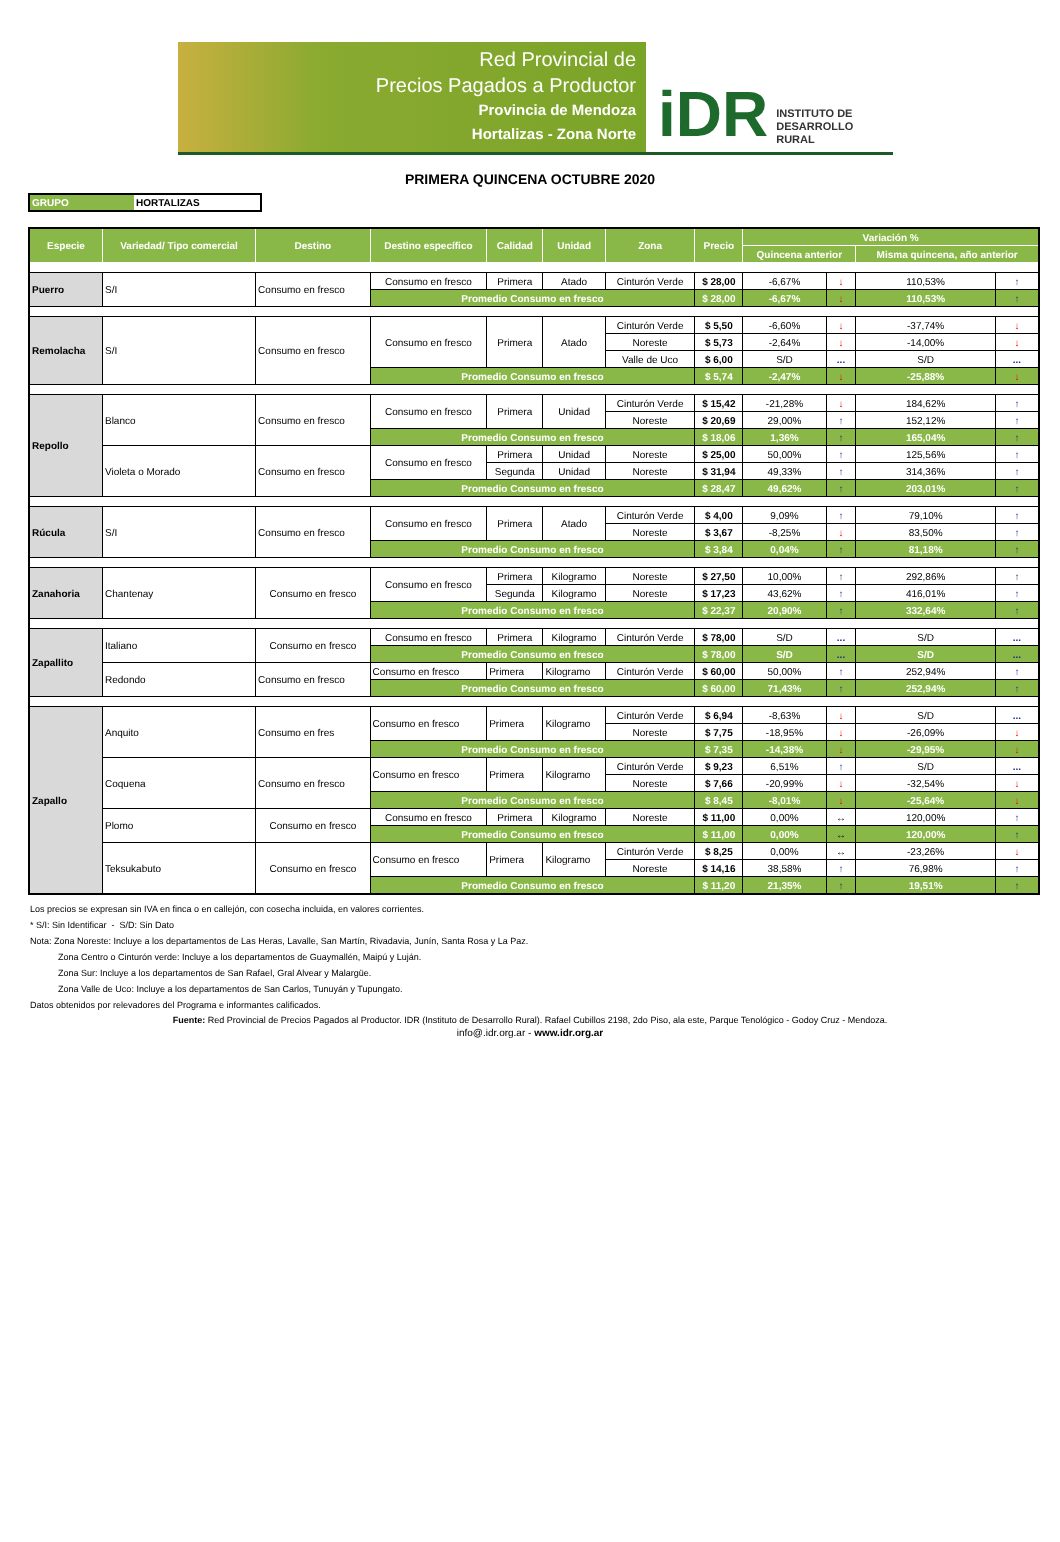Red Provincial de
Precios Pagados a Productor
Provincia de Mendoza
Hortalizas - Zona Norte
iDR INSTITUTO DE
DESARROLLO
RURAL
PRIMERA QUINCENA OCTUBRE 2020
GRUPO HORTALIZAS
| Especie | Variedad/ Tipo comercial | Destino | Destino específico | Calidad | Unidad | Zona | Precio | Variación % | | | |
| --- | --- | --- | --- | --- | --- | --- | --- | --- | --- | --- | --- |
| | | | | | | | | Quincena anterior | | Misma quincena, año anterior | |
| Puerro | S/I | Consumo en fresco | Consumo en fresco | Primera | Atado | Cinturón Verde | $ 28,00 | -6,67% | ↓ | 110,53% | ↑ |
| | | | Promedio Consumo en fresco | | | | $ 28,00 | -6,67% | ↓ | 110,53% | ↑ |
| Remolacha | S/I | Consumo en fresco | Consumo en fresco | Primera | Atado | Cinturón Verde | $ 5,50 | -6,60% | ↓ | -37,74% | ↓ |
| | | | | | | Noreste | $ 5,73 | -2,64% | ↓ | -14,00% | ↓ |
| | | | | | | Valle de Uco | $ 6,00 | S/D | ... | S/D | ... |
| | | | Promedio Consumo en fresco | | | | $ 5,74 | -2,47% | ↓ | -25,88% | ↓ |
| Repollo | Blanco | Consumo en fresco | Consumo en fresco | Primera | Unidad | Cinturón Verde | $ 15,42 | -21,28% | ↓ | 184,62% | ↑ |
| | | | | | | Noreste | $ 20,69 | 29,00% | ↑ | 152,12% | ↑ |
| | | | Promedio Consumo en fresco | | | | $ 18,06 | 1,36% | ↑ | 165,04% | ↑ |
| | Violeta o Morado | Consumo en fresco | Consumo en fresco | Primera | Unidad | Noreste | $ 25,00 | 50,00% | ↑ | 125,56% | ↑ |
| | | | | Segunda | Unidad | Noreste | $ 31,94 | 49,33% | ↑ | 314,36% | ↑ |
| | | | Promedio Consumo en fresco | | | | $ 28,47 | 49,62% | ↑ | 203,01% | ↑ |
| Rúcula | S/I | Consumo en fresco | Consumo en fresco | Primera | Atado | Cinturón Verde | $ 4,00 | 9,09% | ↑ | 79,10% | ↑ |
| | | | | | | Noreste | $ 3,67 | -8,25% | ↓ | 83,50% | ↑ |
| | | | Promedio Consumo en fresco | | | | $ 3,84 | 0,04% | ↑ | 81,18% | ↑ |
| Zanahoria | Chantenay | Consumo en fresco | Consumo en fresco | Primera | Kilogramo | Noreste | $ 27,50 | 10,00% | ↑ | 292,86% | ↑ |
| | | | | Segunda | Kilogramo | Noreste | $ 17,23 | 43,62% | ↑ | 416,01% | ↑ |
| | | | Promedio Consumo en fresco | | | | $ 22,37 | 20,90% | ↑ | 332,64% | ↑ |
| Zapallito | Italiano | Consumo en fresco | Consumo en fresco | Primera | Kilogramo | Cinturón Verde | $ 78,00 | S/D | ... | S/D | ... |
| | | | Promedio Consumo en fresco | | | | $ 78,00 | S/D | ... | S/D | ... |
| | Redondo | Consumo en fresco | Consumo en fresco | Primera | Kilogramo | Cinturón Verde | $ 60,00 | 50,00% | ↑ | 252,94% | ↑ |
| | | | Promedio Consumo en fresco | | | | $ 60,00 | 71,43% | ↑ | 252,94% | ↑ |
| Zapallo | Anquito | Consumo en fres | Consumo en fresco | Primera | Kilogramo | Cinturón Verde | $ 6,94 | -8,63% | ↓ | S/D | ... |
| | | | | | | Noreste | $ 7,75 | -18,95% | ↓ | -26,09% | ↓ |
| | | | Promedio Consumo en fresco | | | | $ 7,35 | -14,38% | ↓ | -29,95% | ↓ |
| | Coquena | Consumo en fresco | Consumo en fresco | Primera | Kilogramo | Cinturón Verde | $ 9,23 | 6,51% | ↑ | S/D | ... |
| | | | | | | Noreste | $ 7,66 | -20,99% | ↓ | -32,54% | ↓ |
| | | | Promedio Consumo en fresco | | | | $ 8,45 | -8,01% | ↓ | -25,64% | ↓ |
| | Plomo | Consumo en fresco | Consumo en fresco | Primera | Kilogramo | Noreste | $ 11,00 | 0,00% | ↔ | 120,00% | ↑ |
| | | | Promedio Consumo en fresco | | | | $ 11,00 | 0,00% | ↔ | 120,00% | ↑ |
| | Teksukabuto | Consumo en fresco | Consumo en fresco | Primera | Kilogramo | Cinturón Verde | $ 8,25 | 0,00% | ↔ | -23,26% | ↓ |
| | | | | | | Noreste | $ 14,16 | 38,58% | ↑ | 76,98% | ↑ |
| | | | Promedio Consumo en fresco | | | | $ 11,20 | 21,35% | ↑ | 19,51% | ↑ |
Los precios se expresan sin IVA en finca o en callejón, con cosecha incluida, en valores corrientes.
* S/I: Sin Identificar - S/D: Sin Dato
Nota: Zona Noreste: Incluye a los departamentos de Las Heras, Lavalle, San Martín, Rivadavia, Junín, Santa Rosa y La Paz.
Zona Centro o Cinturón verde: Incluye a los departamentos de Guaymallén, Maipú y Luján.
Zona Sur: Incluye a los departamentos de San Rafael, Gral Alvear y Malargüe.
Zona Valle de Uco: Incluye a los departamentos de San Carlos, Tunuyán y Tupungato.
Datos obtenidos por relevadores del Programa e informantes calificados.
Fuente: Red Provincial de Precios Pagados al Productor. IDR (Instituto de Desarrollo Rural). Rafael Cubillos 2198, 2do Piso, ala este, Parque Tenológico - Godoy Cruz - Mendoza.
info@.idr.org.ar - www.idr.org.ar